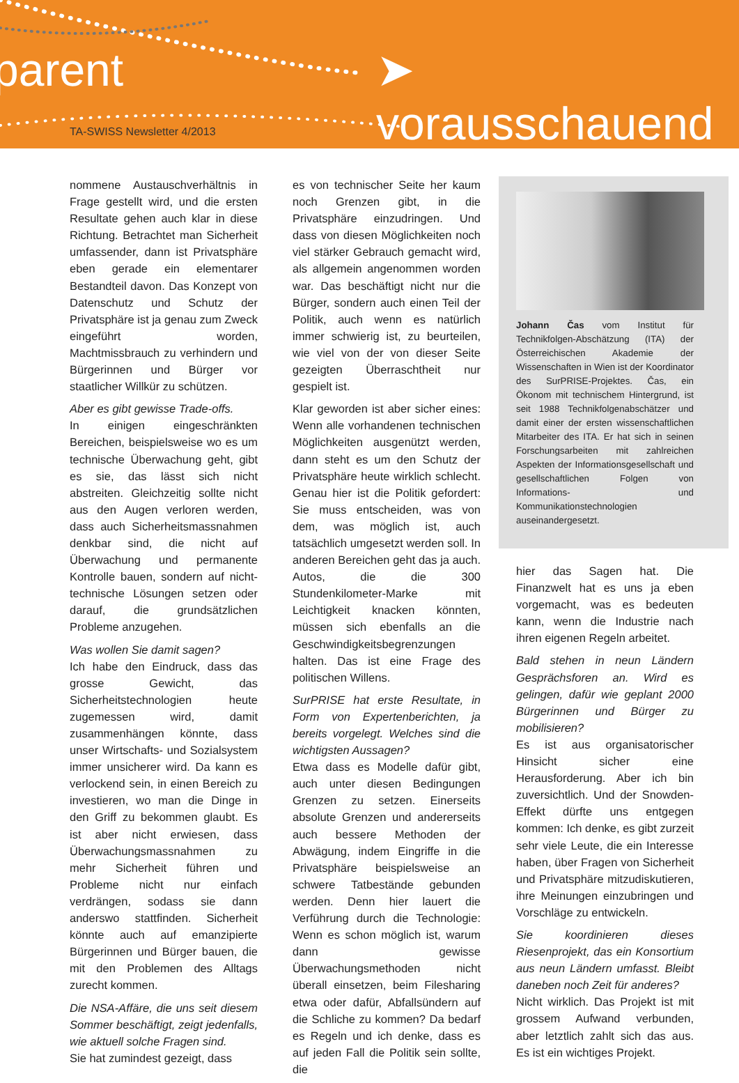parent ➤ vorausschauend
TA-SWISS Newsletter 4/2013
nommene Austauschverhältnis in Frage gestellt wird, und die ersten Resultate gehen auch klar in diese Richtung. Betrachtet man Sicherheit umfassender, dann ist Privatsphäre eben gerade ein elementarer Bestandteil davon. Das Konzept von Datenschutz und Schutz der Privatsphäre ist ja genau zum Zweck eingeführt worden, Machtmissbrauch zu verhindern und Bürgerinnen und Bürger vor staatlicher Willkür zu schützen.
Aber es gibt gewisse Trade-offs.
In einigen eingeschränkten Bereichen, beispielsweise wo es um technische Überwachung geht, gibt es sie, das lässt sich nicht abstreiten. Gleichzeitig sollte nicht aus den Augen verloren werden, dass auch Sicherheitsmassnahmen denkbar sind, die nicht auf Überwachung und permanente Kontrolle bauen, sondern auf nicht-technische Lösungen setzen oder darauf, die grundsätzlichen Probleme anzugehen.
Was wollen Sie damit sagen?
Ich habe den Eindruck, dass das grosse Gewicht, das Sicherheitstechnologien heute zugemessen wird, damit zusammenhängen könnte, dass unser Wirtschafts- und Sozialsystem immer unsicherer wird. Da kann es verlockend sein, in einen Bereich zu investieren, wo man die Dinge in den Griff zu bekommen glaubt. Es ist aber nicht erwiesen, dass Überwachungsmassnahmen zu mehr Sicherheit führen und Probleme nicht nur einfach verdrängen, sodass sie dann anderswo stattfinden. Sicherheit könnte auch auf emanzipierte Bürgerinnen und Bürger bauen, die mit den Problemen des Alltags zurecht kommen.
Die NSA-Affäre, die uns seit diesem Sommer beschäftigt, zeigt jedenfalls, wie aktuell solche Fragen sind.
Sie hat zumindest gezeigt, dass
es von technischer Seite her kaum noch Grenzen gibt, in die Privatsphäre einzudringen. Und dass von diesen Möglichkeiten noch viel stärker Gebrauch gemacht wird, als allgemein angenommen worden war. Das beschäftigt nicht nur die Bürger, sondern auch einen Teil der Politik, auch wenn es natürlich immer schwierig ist, zu beurteilen, wie viel von der von dieser Seite gezeigten Überraschtheit nur gespielt ist.
Klar geworden ist aber sicher eines: Wenn alle vorhandenen technischen Möglichkeiten ausgenützt werden, dann steht es um den Schutz der Privatsphäre heute wirklich schlecht. Genau hier ist die Politik gefordert: Sie muss entscheiden, was von dem, was möglich ist, auch tatsächlich umgesetzt werden soll. In anderen Bereichen geht das ja auch. Autos, die die 300 Stundenkilometer-Marke mit Leichtigkeit knacken könnten, müssen sich ebenfalls an die Geschwindigkeitsbegrenzungen halten. Das ist eine Frage des politischen Willens.
SurPRISE hat erste Resultate, in Form von Expertenberichten, ja bereits vorgelegt. Welches sind die wichtigsten Aussagen?
Etwa dass es Modelle dafür gibt, auch unter diesen Bedingungen Grenzen zu setzen. Einerseits absolute Grenzen und andererseits auch bessere Methoden der Abwägung, indem Eingriffe in die Privatsphäre beispielsweise an schwere Tatbestände gebunden werden. Denn hier lauert die Verführung durch die Technologie: Wenn es schon möglich ist, warum dann gewisse Überwachungsmethoden nicht überall einsetzen, beim Filesharing etwa oder dafür, Abfallsündern auf die Schliche zu kommen? Da bedarf es Regeln und ich denke, dass es auf jeden Fall die Politik sein sollte, die
Johann Čas vom Institut für Technikfolgen-Abschätzung (ITA) der Österreichischen Akademie der Wissenschaften in Wien ist der Koordinator des SurPRISE-Projektes. Čas, ein Ökonom mit technischem Hintergrund, ist seit 1988 Technikfolgenabschätzer und damit einer der ersten wissenschaftlichen Mitarbeiter des ITA. Er hat sich in seinen Forschungsarbeiten mit zahlreichen Aspekten der Informationsgesellschaft und gesellschaftlichen Folgen von Informations- und Kommunikationstechnologien auseinandergesetzt.
hier das Sagen hat. Die Finanzwelt hat es uns ja eben vorgemacht, was es bedeuten kann, wenn die Industrie nach ihren eigenen Regeln arbeitet.
Bald stehen in neun Ländern Gesprächsforen an. Wird es gelingen, dafür wie geplant 2000 Bürgerinnen und Bürger zu mobilisieren?
Es ist aus organisatorischer Hinsicht sicher eine Herausforderung. Aber ich bin zuversichtlich. Und der Snowden-Effekt dürfte uns entgegen kommen: Ich denke, es gibt zurzeit sehr viele Leute, die ein Interesse haben, über Fragen von Sicherheit und Privatsphäre mitzudiskutieren, ihre Meinungen einzubringen und Vorschläge zu entwickeln.
Sie koordinieren dieses Riesenprojekt, das ein Konsortium aus neun Ländern umfasst. Bleibt daneben noch Zeit für anderes?
Nicht wirklich. Das Projekt ist mit grossem Aufwand verbunden, aber letztlich zahlt sich das aus. Es ist ein wichtiges Projekt.